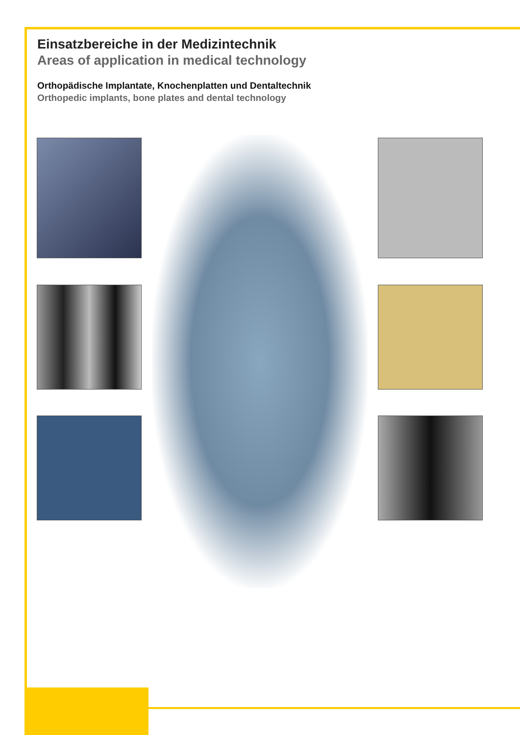Einsatzbereiche in der Medizintechnik
Areas of application in medical technology
Orthopädische Implantate, Knochenplatten und Dentaltechnik
Orthopedic implants, bone plates and dental technology